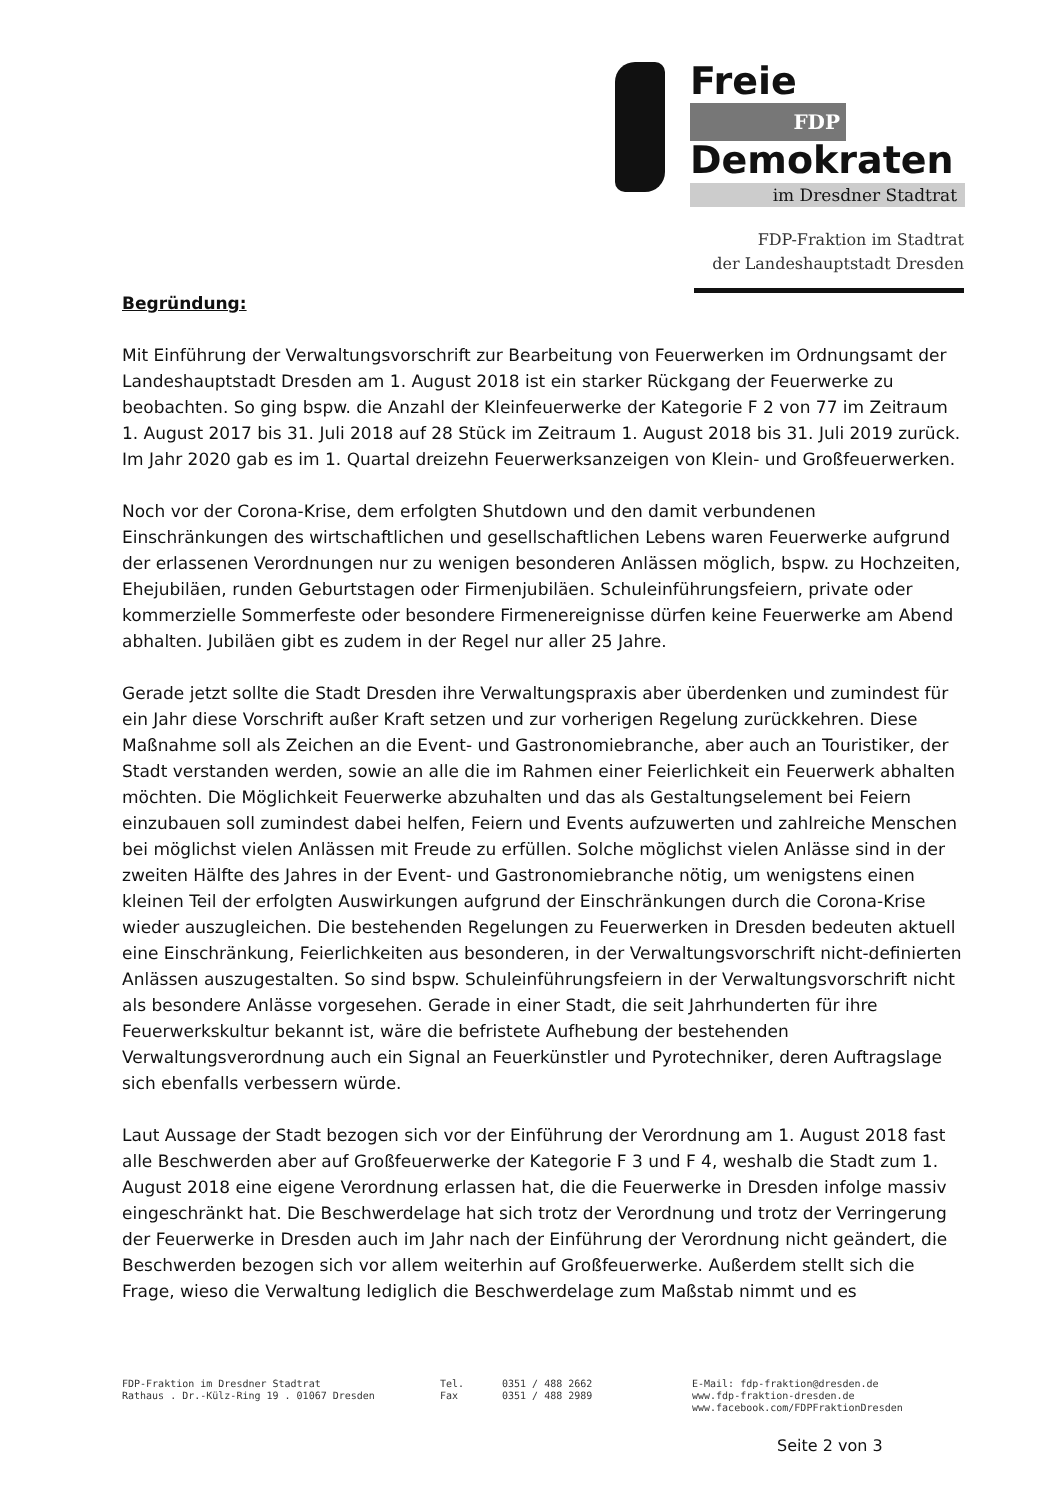Freie FDP
Demokraten
im Dresdner Stadtrat
FDP-Fraktion im Stadtrat
der Landeshauptstadt Dresden
Begründung:
Mit Einführung der Verwaltungsvorschrift zur Bearbeitung von Feuerwerken im Ordnungsamt der Landeshauptstadt Dresden am 1. August 2018 ist ein starker Rückgang der Feuerwerke zu beobachten. So ging bspw. die Anzahl der Kleinfeuerwerke der Kategorie F 2 von 77 im Zeitraum 1. August 2017 bis 31. Juli 2018 auf 28 Stück im Zeitraum 1. August 2018 bis 31. Juli 2019 zurück. Im Jahr 2020 gab es im 1. Quartal dreizehn Feuerwerksanzeigen von Klein- und Großfeuerwerken.
Noch vor der Corona-Krise, dem erfolgten Shutdown und den damit verbundenen Einschränkungen des wirtschaftlichen und gesellschaftlichen Lebens waren Feuerwerke aufgrund der erlassenen Verordnungen nur zu wenigen besonderen Anlässen möglich, bspw. zu Hochzeiten, Ehejubiläen, runden Geburtstagen oder Firmenjubiläen. Schuleinführungsfeiern, private oder kommerzielle Sommerfeste oder besondere Firmenereignisse dürfen keine Feuerwerke am Abend abhalten. Jubiläen gibt es zudem in der Regel nur aller 25 Jahre.
Gerade jetzt sollte die Stadt Dresden ihre Verwaltungspraxis aber überdenken und zumindest für ein Jahr diese Vorschrift außer Kraft setzen und zur vorherigen Regelung zurückkehren. Diese Maßnahme soll als Zeichen an die Event- und Gastronomiebranche, aber auch an Touristiker, der Stadt verstanden werden, sowie an alle die im Rahmen einer Feierlichkeit ein Feuerwerk abhalten möchten. Die Möglichkeit Feuerwerke abzuhalten und das als Gestaltungselement bei Feiern einzubauen soll zumindest dabei helfen, Feiern und Events aufzuwerten und zahlreiche Menschen bei möglichst vielen Anlässen mit Freude zu erfüllen. Solche möglichst vielen Anlässe sind in der zweiten Hälfte des Jahres in der Event- und Gastronomiebranche nötig, um wenigstens einen kleinen Teil der erfolgten Auswirkungen aufgrund der Einschränkungen durch die Corona-Krise wieder auszugleichen. Die bestehenden Regelungen zu Feuerwerken in Dresden bedeuten aktuell eine Einschränkung, Feierlichkeiten aus besonderen, in der Verwaltungsvorschrift nicht-definierten Anlässen auszugestalten. So sind bspw. Schuleinführungsfeiern in der Verwaltungsvorschrift nicht als besondere Anlässe vorgesehen. Gerade in einer Stadt, die seit Jahrhunderten für ihre Feuerwerkskultur bekannt ist, wäre die befristete Aufhebung der bestehenden Verwaltungsverordnung auch ein Signal an Feuerkünstler und Pyrotechniker, deren Auftragslage sich ebenfalls verbessern würde.
Laut Aussage der Stadt bezogen sich vor der Einführung der Verordnung am 1. August 2018 fast alle Beschwerden aber auf Großfeuerwerke der Kategorie F 3 und F 4, weshalb die Stadt zum 1. August 2018 eine eigene Verordnung erlassen hat, die die Feuerwerke in Dresden infolge massiv eingeschränkt hat. Die Beschwerdelage hat sich trotz der Verordnung und trotz der Verringerung der Feuerwerke in Dresden auch im Jahr nach der Einführung der Verordnung nicht geändert, die Beschwerden bezogen sich vor allem weiterhin auf Großfeuerwerke. Außerdem stellt sich die Frage, wieso die Verwaltung lediglich die Beschwerdelage zum Maßstab nimmt und es
FDP-Fraktion im Dresdner Stadtrat
Rathaus . Dr.-Külz-Ring 19 . 01067 Dresden
Tel.
Fax
0351 / 488 2662
0351 / 488 2989
E-Mail: fdp-fraktion@dresden.de
www.fdp-fraktion-dresden.de
www.facebook.com/FDPFraktionDresden
Seite 2 von 3